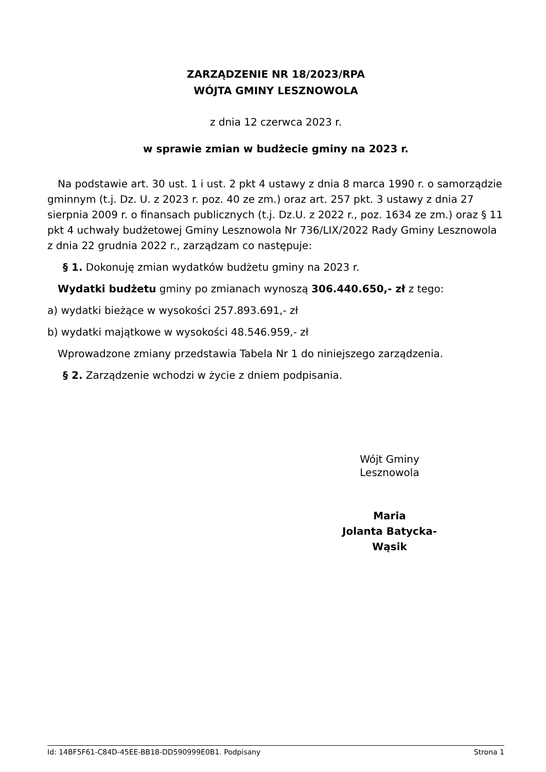ZARZĄDZENIE NR 18/2023/RPA
WÓJTA GMINY LESZNOWOLA
z dnia 12 czerwca 2023 r.
w sprawie zmian w budżecie gminy na 2023 r.
Na podstawie art. 30 ust. 1 i ust. 2 pkt 4 ustawy z dnia 8 marca 1990 r. o samorządzie gminnym (t.j. Dz. U. z 2023 r. poz. 40 ze zm.) oraz art. 257 pkt. 3 ustawy z dnia 27 sierpnia 2009 r. o finansach publicznych (t.j. Dz.U. z 2022 r., poz. 1634 ze zm.) oraz § 11 pkt 4 uchwały budżetowej Gminy Lesznowola Nr 736/LIX/2022 Rady Gminy Lesznowola z dnia 22 grudnia 2022 r., zarządzam co następuje:
§ 1. Dokonuję zmian wydatków budżetu gminy na 2023 r.
Wydatki budżetu gminy po zmianach wynoszą 306.440.650,- zł z tego:
a) wydatki bieżące w wysokości 257.893.691,- zł
b) wydatki majątkowe w wysokości 48.546.959,- zł
Wprowadzone zmiany przedstawia Tabela Nr 1 do niniejszego zarządzenia.
§ 2. Zarządzenie wchodzi w życie z dniem podpisania.
Wójt Gminy
Lesznowola
Maria
Jolanta Batycka-
Wąsik
Id: 14BF5F61-C84D-45EE-BB18-DD590999E0B1. Podpisany Strona 1